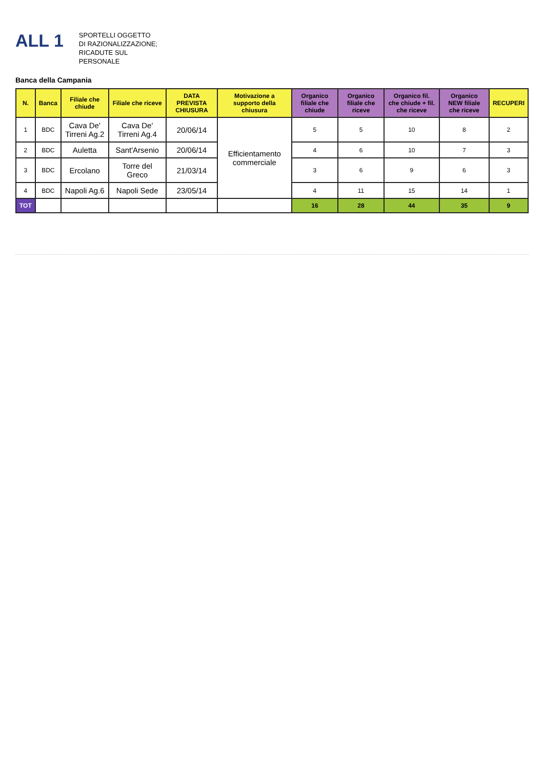ALL 1
SPORTELLI OGGETTO
DI RAZIONALIZZAZIONE;
RICADUTE SUL
PERSONALE
Banca della Campania
| N. | Banca | Filiale che chiude | Filiale che riceve | DATA PREVISTA CHIUSURA | Motivazione a supporto della chiusura | Organico filiale che chiude | Organico filiale che riceve | Organico fil. che chiude + fil. che riceve | Organico NEW filiale che riceve | RECUPERI |
| --- | --- | --- | --- | --- | --- | --- | --- | --- | --- | --- |
| 1 | BDC | Cava De' Tirreni Ag.2 | Cava De' Tirreni Ag.4 | 20/06/14 | Efficientamento commerciale | 5 | 5 | 10 | 8 | 2 |
| 2 | BDC | Auletta | Sant'Arsenio | 20/06/14 | | 4 | 6 | 10 | 7 | 3 |
| 3 | BDC | Ercolano | Torre del Greco | 21/03/14 | | 3 | 6 | 9 | 6 | 3 |
| 4 | BDC | Napoli Ag.6 | Napoli Sede | 23/05/14 | | 4 | 11 | 15 | 14 | 1 |
| TOT | | | | | | 16 | 28 | 44 | 35 | 9 |